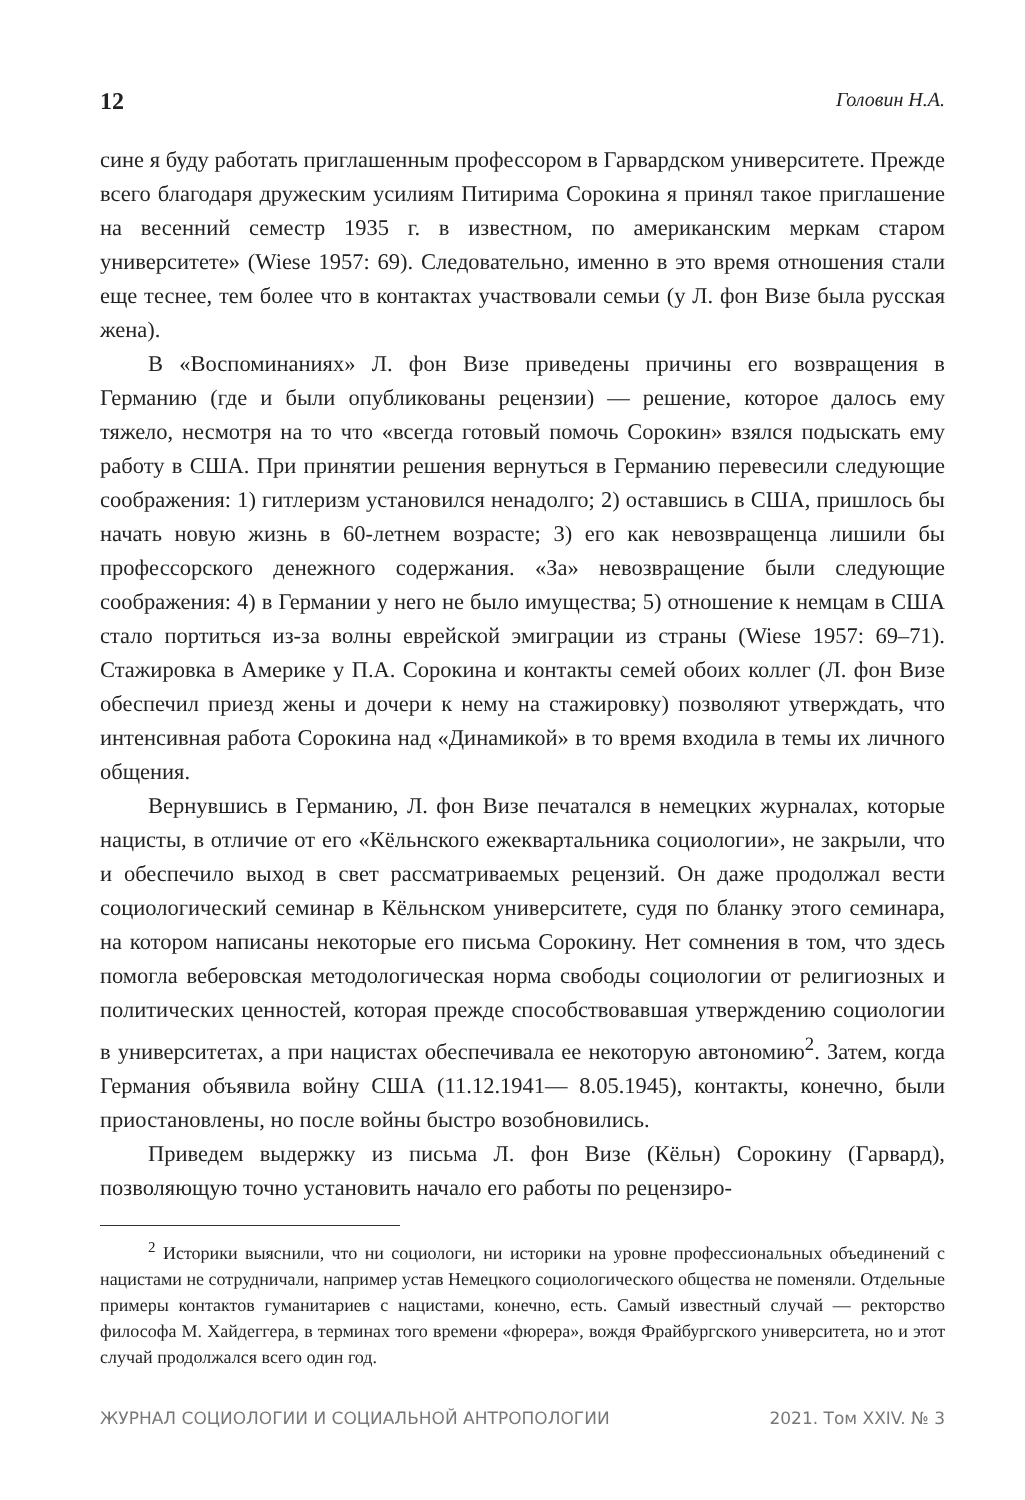12 Головин Н.А.
сине я буду работать приглашенным профессором в Гарвардском университете. Прежде всего благодаря дружеским усилиям Питирима Сорокина я принял такое приглашение на весенний семестр 1935 г. в известном, по американским меркам старом университете» (Wiese 1957: 69). Следовательно, именно в это время отношения стали еще теснее, тем более что в контактах участвовали семьи (у Л. фон Визе была русская жена).
В «Воспоминаниях» Л. фон Визе приведены причины его возвращения в Германию (где и были опубликованы рецензии) — решение, которое далось ему тяжело, несмотря на то что «всегда готовый помочь Сорокин» взялся подыскать ему работу в США. При принятии решения вернуться в Германию перевесили следующие соображения: 1) гитлеризм установился ненадолго; 2) оставшись в США, пришлось бы начать новую жизнь в 60-летнем возрасте; 3) его как невозвращенца лишили бы профессорского денежного содержания. «За» невозвращение были следующие соображения: 4) в Германии у него не было имущества; 5) отношение к немцам в США стало портиться из-за волны еврейской эмиграции из страны (Wiese 1957: 69–71). Стажировка в Америке у П.А. Сорокина и контакты семей обоих коллег (Л. фон Визе обеспечил приезд жены и дочери к нему на стажировку) позволяют утверждать, что интенсивная работа Сорокина над «Динамикой» в то время входила в темы их личного общения.
Вернувшись в Германию, Л. фон Визе печатался в немецких журналах, которые нацисты, в отличие от его «Кёльнского ежеквартальника социологии», не закрыли, что и обеспечило выход в свет рассматриваемых рецензий. Он даже продолжал вести социологический семинар в Кёльнском университете, судя по бланку этого семинара, на котором написаны некоторые его письма Сорокину. Нет сомнения в том, что здесь помогла веберовская методологическая норма свободы социологии от религиозных и политических ценностей, которая прежде способствовавшая утверждению социологии в университетах, а при нацистах обеспечивала ее некоторую автономию<sup>2</sup>. Затем, когда Германия объявила войну США (11.12.1941— 8.05.1945), контакты, конечно, были приостановлены, но после войны быстро возобновились.
Приведем выдержку из письма Л. фон Визе (Кёльн) Сорокину (Гарвард), позволяющую точно установить начало его работы по рецензиро-
<sup>2</sup> Историки выяснили, что ни социологи, ни историки на уровне профессиональных объединений с нацистами не сотрудничали, например устав Немецкого социологического общества не поменяли. Отдельные примеры контактов гуманитариев с нацистами, конечно, есть. Самый известный случай — ректорство философа М. Хайдеггера, в терминах того времени «фюрера», вождя Фрайбургского университета, но и этот случай продолжался всего один год.
ЖУРНАЛ СОЦИОЛОГИИ И СОЦИАЛЬНОЙ АНТРОПОЛОГИИ 2021. Том XXIV. № 3